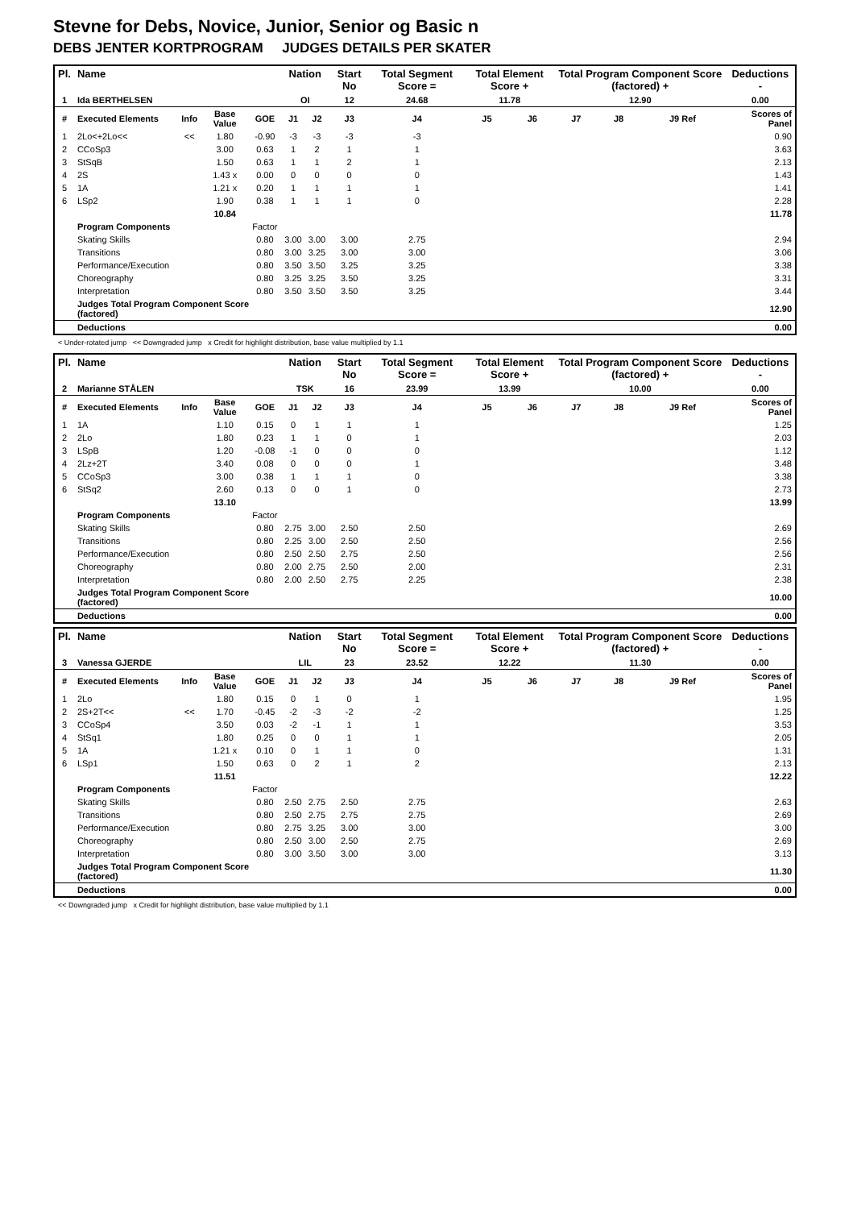Stevne for Debs, Novice, Junior, Senior og Basic n
DEBS JENTER KORTPROGRAM JUDGES DETAILS PER SKATER
| Pl. | Name | | | | Nation | | Start No | Total Segment Score = | Total Element Score + | | Total Program Component Score (factored) + | | | Deductions - |
| --- | --- | --- | --- | --- | --- | --- | --- | --- | --- | --- | --- | --- | --- | --- |
| 1 | Ida BERTHELSEN | | | | OI | | 12 | 24.68 | 11.78 | | 12.90 | | | 0.00 |
| # | Executed Elements | Info | Base Value | GOE | J1 | J2 | J3 | J4 | J5 | J6 | J7 | J8 | J9 Ref | Scores of Panel |
| 1 | 2Lo<+2Lo<< | << | 1.80 | -0.90 | -3 | -3 | -3 | -3 | | | | | | 0.90 |
| 2 | CCoSp3 | | 3.00 | 0.63 | 1 | 2 | 1 | 1 | | | | | | 3.63 |
| 3 | StSqB | | 1.50 | 0.63 | 1 | 1 | 2 | 1 | | | | | | 2.13 |
| 4 | 2S | | 1.43 x | 0.00 | 0 | 0 | 0 | 0 | | | | | | 1.43 |
| 5 | 1A | | 1.21 x | 0.20 | 1 | 1 | 1 | 1 | | | | | | 1.41 |
| 6 | LSp2 | | 1.90 | 0.38 | 1 | 1 | 1 | 0 | | | | | | 2.28 |
| | | | 10.84 | | | | | | | | | | | 11.78 |
| | Program Components | | | Factor | | | | | | | | | | |
| | Skating Skills | | | 0.80 | 3.00 | 3.00 | 3.00 | 2.75 | | | | | | 2.94 |
| | Transitions | | | 0.80 | 3.00 | 3.25 | 3.00 | 3.00 | | | | | | 3.06 |
| | Performance/Execution | | | 0.80 | 3.50 | 3.50 | 3.25 | 3.25 | | | | | | 3.38 |
| | Choreography | | | 0.80 | 3.25 | 3.25 | 3.50 | 3.25 | | | | | | 3.31 |
| | Interpretation | | | 0.80 | 3.50 | 3.50 | 3.50 | 3.25 | | | | | | 3.44 |
| | Judges Total Program Component Score (factored) | | | | | | | | | | | | | 12.90 |
| | Deductions | | | | | | | | | | | | | 0.00 |
< Under-rotated jump << Downgraded jump x Credit for highlight distribution, base value multiplied by 1.1
| Pl. | Name | | | | Nation | | Start No | Total Segment Score = | Total Element Score + | | Total Program Component Score (factored) + | | | Deductions - |
| --- | --- | --- | --- | --- | --- | --- | --- | --- | --- | --- | --- | --- | --- | --- |
| 2 | Marianne STÅLEN | | | | TSK | | 16 | 23.99 | 13.99 | | 10.00 | | | 0.00 |
| # | Executed Elements | Info | Base Value | GOE | J1 | J2 | J3 | J4 | J5 | J6 | J7 | J8 | J9 Ref | Scores of Panel |
| 1 | 1A | | 1.10 | 0.15 | 0 | 1 | 1 | 1 | | | | | | 1.25 |
| 2 | 2Lo | | 1.80 | 0.23 | 1 | 1 | 0 | 1 | | | | | | 2.03 |
| 3 | LSpB | | 1.20 | -0.08 | -1 | 0 | 0 | 0 | | | | | | 1.12 |
| 4 | 2Lz+2T | | 3.40 | 0.08 | 0 | 0 | 0 | 1 | | | | | | 3.48 |
| 5 | CCoSp3 | | 3.00 | 0.38 | 1 | 1 | 1 | 0 | | | | | | 3.38 |
| 6 | StSq2 | | 2.60 | 0.13 | 0 | 0 | 1 | 0 | | | | | | 2.73 |
| | | | 13.10 | | | | | | | | | | | 13.99 |
| | Program Components | | | Factor | | | | | | | | | | |
| | Skating Skills | | | 0.80 | 2.75 | 3.00 | 2.50 | 2.50 | | | | | | 2.69 |
| | Transitions | | | 0.80 | 2.25 | 3.00 | 2.50 | 2.50 | | | | | | 2.56 |
| | Performance/Execution | | | 0.80 | 2.50 | 2.50 | 2.75 | 2.50 | | | | | | 2.56 |
| | Choreography | | | 0.80 | 2.00 | 2.75 | 2.50 | 2.00 | | | | | | 2.31 |
| | Interpretation | | | 0.80 | 2.00 | 2.50 | 2.75 | 2.25 | | | | | | 2.38 |
| | Judges Total Program Component Score (factored) | | | | | | | | | | | | | 10.00 |
| | Deductions | | | | | | | | | | | | | 0.00 |
| Pl. | Name | | | | Nation | | Start No | Total Segment Score = | Total Element Score + | | Total Program Component Score (factored) + | | | Deductions - |
| --- | --- | --- | --- | --- | --- | --- | --- | --- | --- | --- | --- | --- | --- | --- |
| 3 | Vanessa GJERDE | | | | LIL | | 23 | 23.52 | 12.22 | | 11.30 | | | 0.00 |
| # | Executed Elements | Info | Base Value | GOE | J1 | J2 | J3 | J4 | J5 | J6 | J7 | J8 | J9 Ref | Scores of Panel |
| 1 | 2Lo | | 1.80 | 0.15 | 0 | 1 | 0 | 1 | | | | | | 1.95 |
| 2 | 2S+2T<< | << | 1.70 | -0.45 | -2 | -3 | -2 | -2 | | | | | | 1.25 |
| 3 | CCoSp4 | | 3.50 | 0.03 | -2 | -1 | 1 | 1 | | | | | | 3.53 |
| 4 | StSq1 | | 1.80 | 0.25 | 0 | 0 | 1 | 1 | | | | | | 2.05 |
| 5 | 1A | | 1.21 x | 0.10 | 0 | 1 | 1 | 0 | | | | | | 1.31 |
| 6 | LSp1 | | 1.50 | 0.63 | 0 | 2 | 1 | 2 | | | | | | 2.13 |
| | | | 11.51 | | | | | | | | | | | 12.22 |
| | Program Components | | | Factor | | | | | | | | | | |
| | Skating Skills | | | 0.80 | 2.50 | 2.75 | 2.50 | 2.75 | | | | | | 2.63 |
| | Transitions | | | 0.80 | 2.50 | 2.75 | 2.75 | 2.75 | | | | | | 2.69 |
| | Performance/Execution | | | 0.80 | 2.75 | 3.25 | 3.00 | 3.00 | | | | | | 3.00 |
| | Choreography | | | 0.80 | 2.50 | 3.00 | 2.50 | 2.75 | | | | | | 2.69 |
| | Interpretation | | | 0.80 | 3.00 | 3.50 | 3.00 | 3.00 | | | | | | 3.13 |
| | Judges Total Program Component Score (factored) | | | | | | | | | | | | | 11.30 |
| | Deductions | | | | | | | | | | | | | 0.00 |
<< Downgraded jump x Credit for highlight distribution, base value multiplied by 1.1